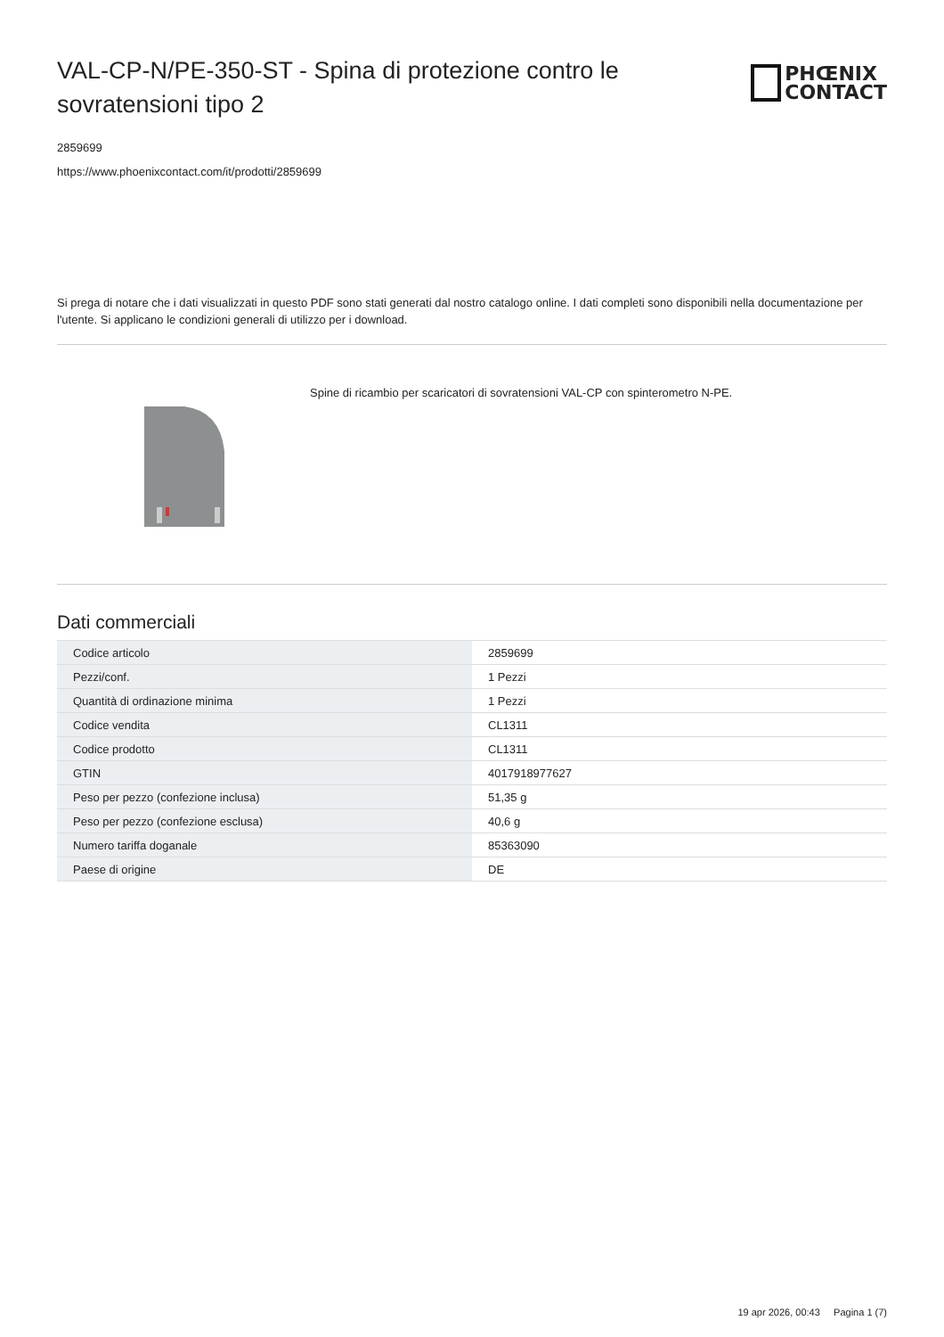VAL-CP-N/PE-350-ST - Spina di protezione contro le sovratensioni tipo 2
PHŒNIX
CONTACT
2859699
https://www.phoenixcontact.com/it/prodotti/2859699
Si prega di notare che i dati visualizzati in questo PDF sono stati generati dal nostro catalogo online. I dati completi sono disponibili nella documentazione per l'utente. Si applicano le condizioni generali di utilizzo per i download.
Spine di ricambio per scaricatori di sovratensioni VAL-CP con spinterometro N-PE.
Dati commerciali
| Codice articolo | 2859699 |
| Pezzi/conf. | 1 Pezzi |
| Quantità di ordinazione minima | 1 Pezzi |
| Codice vendita | CL1311 |
| Codice prodotto | CL1311 |
| GTIN | 4017918977627 |
| Peso per pezzo (confezione inclusa) | 51,35 g |
| Peso per pezzo (confezione esclusa) | 40,6 g |
| Numero tariffa doganale | 85363090 |
| Paese di origine | DE |
19 apr 2026, 00:43 Pagina 1 (7)